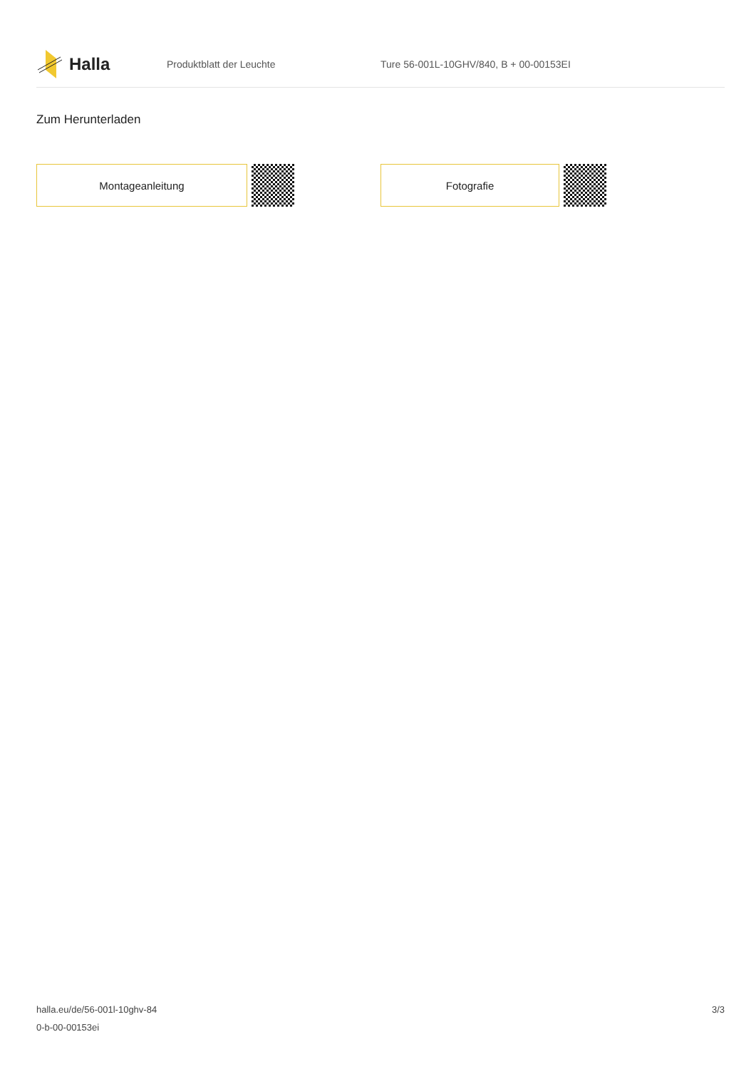Halla
Produktblatt der Leuchte
Ture 56-001L-10GHV/840, B + 00-00153EI
Zum Herunterladen
Montageanleitung Fotografie
halla.eu/de/56-001l-10ghv-84
0-b-00-00153ei
3/3